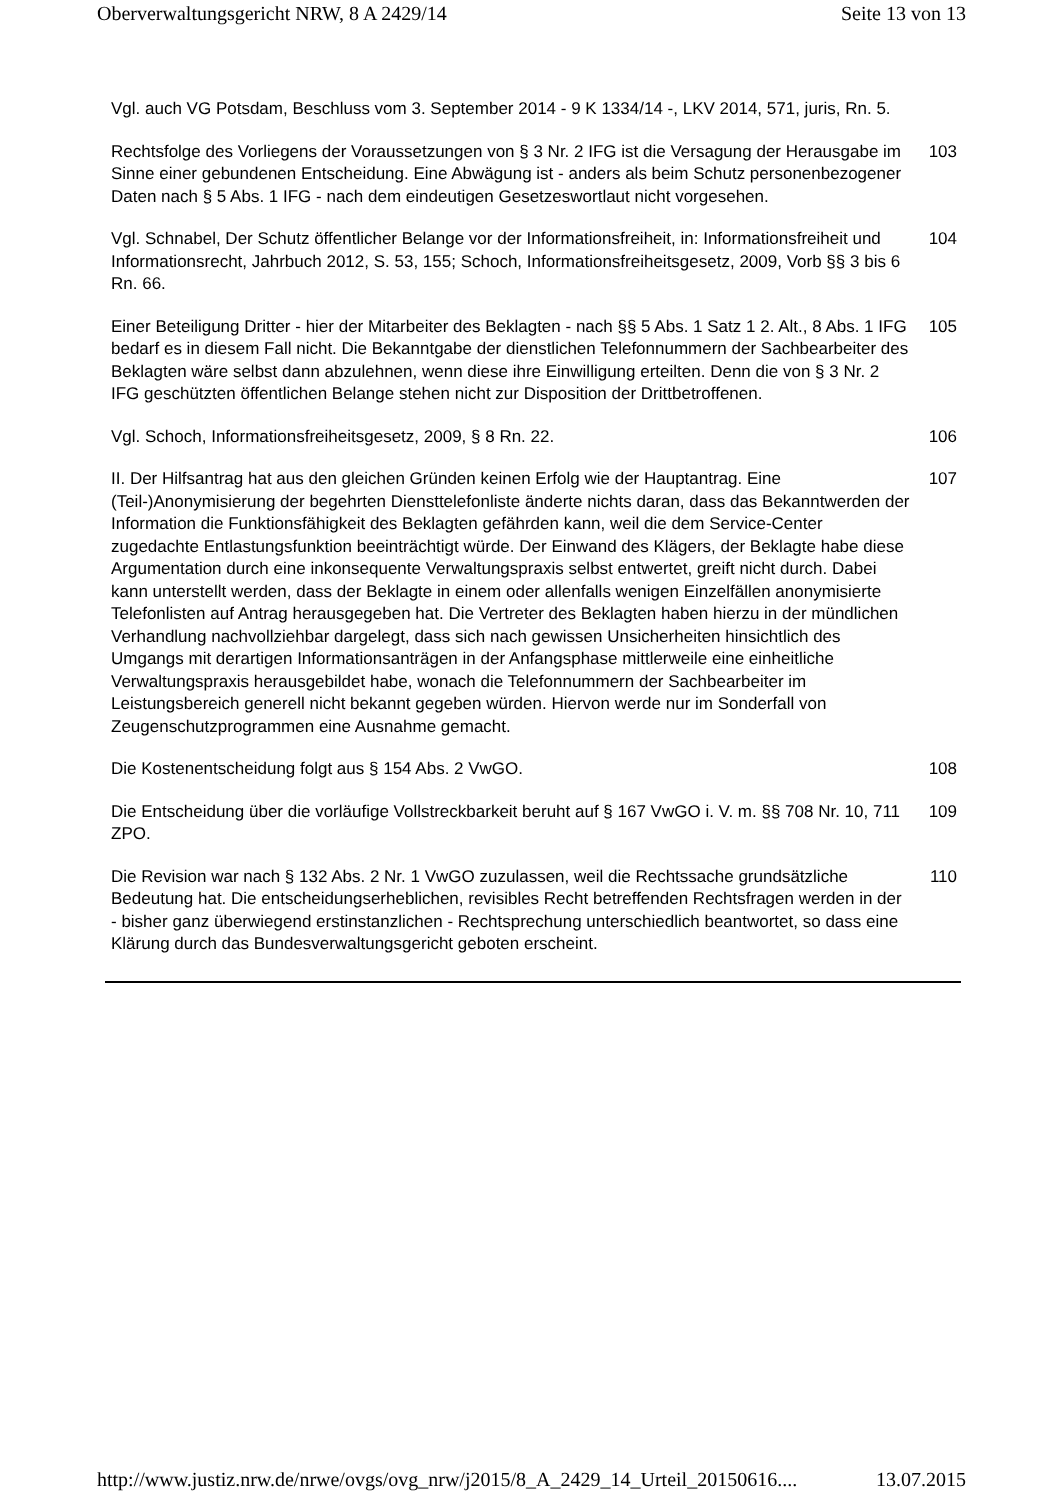Oberverwaltungsgericht NRW, 8 A 2429/14 Seite 13 von 13
Vgl. auch VG Potsdam, Beschluss vom 3. September 2014 - 9 K 1334/14 -, LKV 2014, 571, juris, Rn. 5.
Rechtsfolge des Vorliegens der Voraussetzungen von § 3 Nr. 2 IFG ist die Versagung der Herausgabe im Sinne einer gebundenen Entscheidung. Eine Abwägung ist - anders als beim Schutz personenbezogener Daten nach § 5 Abs. 1 IFG - nach dem eindeutigen Gesetzeswortlaut nicht vorgesehen.
103
Vgl. Schnabel, Der Schutz öffentlicher Belange vor der Informationsfreiheit, in: Informationsfreiheit und Informationsrecht, Jahrbuch 2012, S. 53, 155; Schoch, Informationsfreiheitsgesetz, 2009, Vorb §§ 3 bis 6 Rn. 66.
104
Einer Beteiligung Dritter - hier der Mitarbeiter des Beklagten - nach §§ 5 Abs. 1 Satz 1 2. Alt., 8 Abs. 1 IFG bedarf es in diesem Fall nicht. Die Bekanntgabe der dienstlichen Telefonnummern der Sachbearbeiter des Beklagten wäre selbst dann abzulehnen, wenn diese ihre Einwilligung erteilten. Denn die von § 3 Nr. 2 IFG geschützten öffentlichen Belange stehen nicht zur Disposition der Drittbetroffenen.
105
Vgl. Schoch, Informationsfreiheitsgesetz, 2009, § 8 Rn. 22. 106
II. Der Hilfsantrag hat aus den gleichen Gründen keinen Erfolg wie der Hauptantrag. Eine (Teil-)Anonymisierung der begehrten Diensttelefonliste änderte nichts daran, dass das Bekanntwerden der Information die Funktionsfähigkeit des Beklagten gefährden kann, weil die dem Service-Center zugedachte Entlastungsfunktion beeinträchtigt würde. Der Einwand des Klägers, der Beklagte habe diese Argumentation durch eine inkonsequente Verwaltungspraxis selbst entwertet, greift nicht durch. Dabei kann unterstellt werden, dass der Beklagte in einem oder allenfalls wenigen Einzelfällen anonymisierte Telefonlisten auf Antrag herausgegeben hat. Die Vertreter des Beklagten haben hierzu in der mündlichen Verhandlung nachvollziehbar dargelegt, dass sich nach gewissen Unsicherheiten hinsichtlich des Umgangs mit derartigen Informationsanträgen in der Anfangsphase mittlerweile eine einheitliche Verwaltungspraxis herausgebildet habe, wonach die Telefonnummern der Sachbearbeiter im Leistungsbereich generell nicht bekannt gegeben würden. Hiervon werde nur im Sonderfall von Zeugenschutzprogrammen eine Ausnahme gemacht.
107
Die Kostenentscheidung folgt aus § 154 Abs. 2 VwGO. 108
Die Entscheidung über die vorläufige Vollstreckbarkeit beruht auf § 167 VwGO i. V. m. §§ 708 Nr. 10, 711 ZPO.
109
Die Revision war nach § 132 Abs. 2 Nr. 1 VwGO zuzulassen, weil die Rechtssache grundsätzliche Bedeutung hat. Die entscheidungserheblichen, revisibles Recht betreffenden Rechtsfragen werden in der - bisher ganz überwiegend erstinstanzlichen - Rechtsprechung unterschiedlich beantwortet, so dass eine Klärung durch das Bundesverwaltungsgericht geboten erscheint.
110
http://www.justiz.nrw.de/nrwe/ovgs/ovg_nrw/j2015/8_A_2429_14_Urteil_20150616.... 13.07.2015